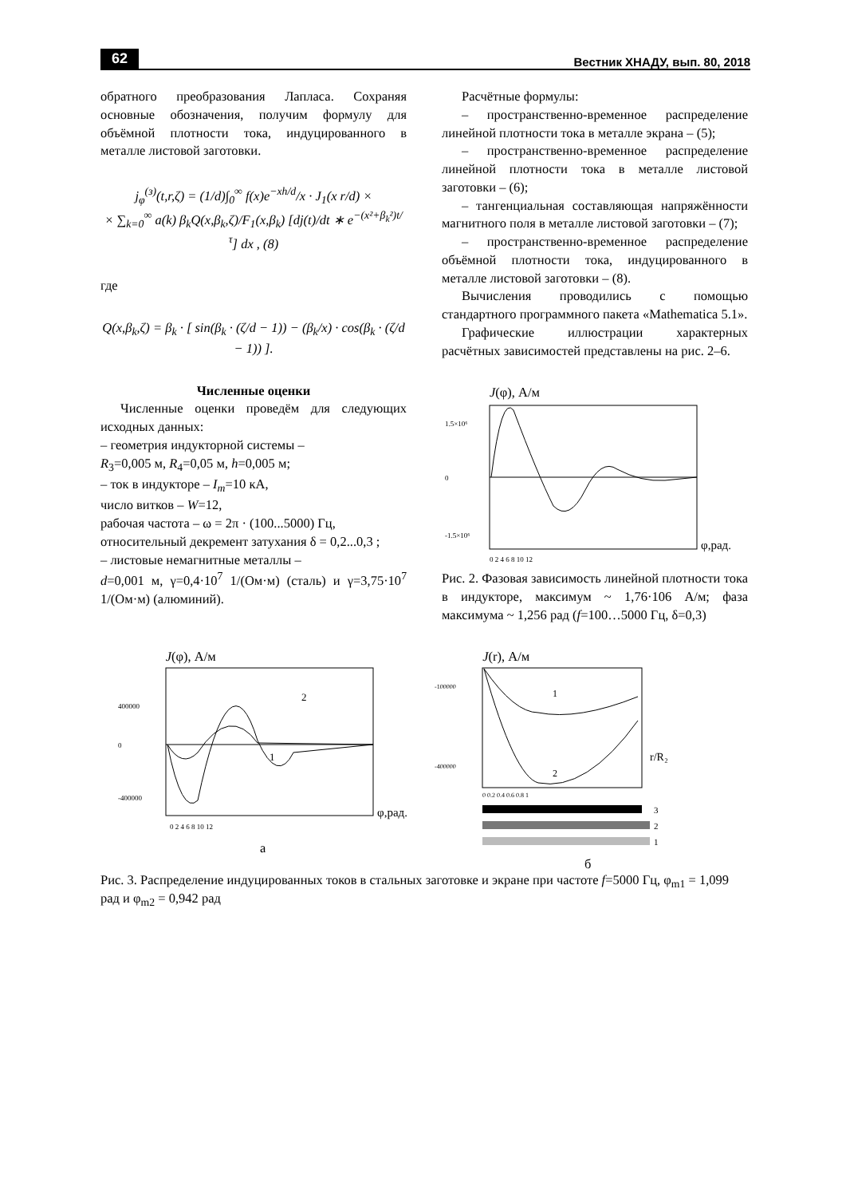62 Вестник ХНАДУ, вып. 80, 2018
обратного преобразования Лапласа. Сохраняя основные обозначения, получим формулу для объёмной плотности тока, индуцированного в металле листовой заготовки.
j<sub>φ</sub><sup>(з)</sup>(t,r,ζ) = (1/d)∫<sub>0</sub><sup>∞</sup> f(x)e<sup>−xh/d</sup>/x · J<sub>1</sub>(x r/d) ×
× ∑<sub>k=0</sub><sup>∞</sup> a(k) β<sub>k</sub>Q(x,β<sub>k</sub>,ζ)/F<sub>1</sub>(x,β<sub>k</sub>) [dj(t)/dt ∗ e<sup>−(x²+β<sub>k</sub>²)t/τ</sup>] dx , (8)
где
Q(x,β<sub>k</sub>,ζ) = β<sub>k</sub> · [ sin(β<sub>k</sub> · (ζ/d − 1)) − (β<sub>k</sub>/x) · cos(β<sub>k</sub> · (ζ/d − 1)) ].
Численные оценки
Численные оценки проведём для следующих исходных данных:
– геометрия индукторной системы –
R<sub>3</sub>=0,005 м, R<sub>4</sub>=0,05 м, h=0,005 м;
– ток в индукторе – I<sub>m</sub>=10 кА,
число витков – W=12,
рабочая частота – ω = 2π · (100...5000) Гц,
относительный декремент затухания δ = 0,2...0,3 ;
– листовые немагнитные металлы –
d=0,001 м, γ=0,4·10<sup>7</sup> 1/(Ом·м) (сталь) и γ=3,75·10<sup>7</sup> 1/(Ом·м) (алюминий).
Расчётные формулы:
– пространственно-временное распределение линейной плотности тока в металле экрана – (5);
– пространственно-временное распределение линейной плотности тока в металле листовой заготовки – (6);
– тангенциальная составляющая напряжённости магнитного поля в металле листовой заготовки – (7);
– пространственно-временное распределение объёмной плотности тока, индуцированного в металле листовой заготовки – (8).
Вычисления проводились с помощью стандартного программного пакета «Mathematica 5.1».
Графические иллюстрации характерных расчётных зависимостей представлены на рис. 2–6.
J(φ), А/м
1.5×10⁶
0
-1.5×10⁶
φ,рад.
0 2 4 6 8 10 12
Рис. 2. Фазовая зависимость линейной плотности тока в индукторе, максимум ~ 1,76·106 А/м; фаза максимума ~ 1,256 рад (f=100…5000 Гц, δ=0,3)
J(φ), А/м
2
1
400000
0
-400000
φ,рад.
0 2 4 6 8 10 12
а
J(r), А/м
1
2
-100000
-400000
r/R₂
0 0.2 0.4 0.6 0.8 1
3
2
1
б
Рис. 3. Распределение индуцированных токов в стальных заготовке и экране при частоте f=5000 Гц, φ<sub>m1</sub> = 1,099 рад и φ<sub>m2</sub> = 0,942 рад